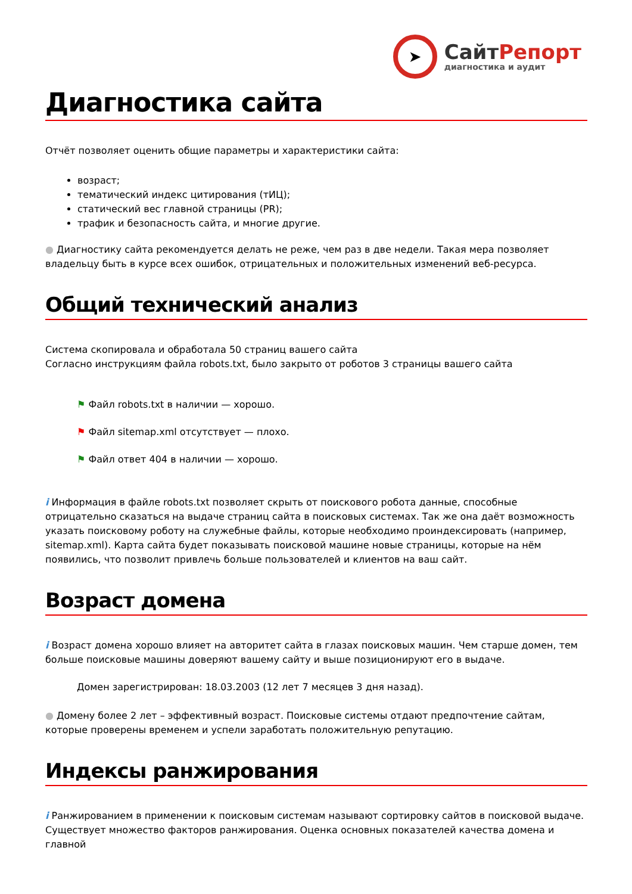➤
СайтРепорт
диагностика и аудит
Диагностика сайта
Отчёт позволяет оценить общие параметры и характеристики сайта:
возраст;
тематический индекс цитирования (тИЦ);
статический вес главной страницы (PR);
трафик и безопасность сайта, и многие другие.
● Диагностику сайта рекомендуется делать не реже, чем раз в две недели. Такая мера позволяет владельцу быть в курсе всех ошибок, отрицательных и положительных изменений веб-ресурса.
Общий технический анализ
Система скопировала и обработала 50 страниц вашего сайта
Согласно инструкциям файла robots.txt, было закрыто от роботов 3 страницы вашего сайта
⚑ Файл robots.txt в наличии — хорошо.
⚑ Файл sitemap.xml отсутствует — плохо.
⚑ Файл ответ 404 в наличии — хорошо.
i Информация в файле robots.txt позволяет скрыть от поискового робота данные, способные отрицательно сказаться на выдаче страниц сайта в поисковых системах. Так же она даёт возможность указать поисковому роботу на служебные файлы, которые необходимо проиндексировать (например, sitemap.xml). Карта сайта будет показывать поисковой машине новые страницы, которые на нём появились, что позволит привлечь больше пользователей и клиентов на ваш сайт.
Возраст домена
i Возраст домена хорошо влияет на авторитет сайта в глазах поисковых машин. Чем старше домен, тем больше поисковые машины доверяют вашему сайту и выше позиционируют его в выдаче.
Домен зарегистрирован: 18.03.2003 (12 лет 7 месяцев 3 дня назад).
● Домену более 2 лет – эффективный возраст. Поисковые системы отдают предпочтение сайтам, которые проверены временем и успели заработать положительную репутацию.
Индексы ранжирования
i Ранжированием в применении к поисковым системам называют сортировку сайтов в поисковой выдаче. Существует множество факторов ранжирования. Оценка основных показателей качества домена и главной